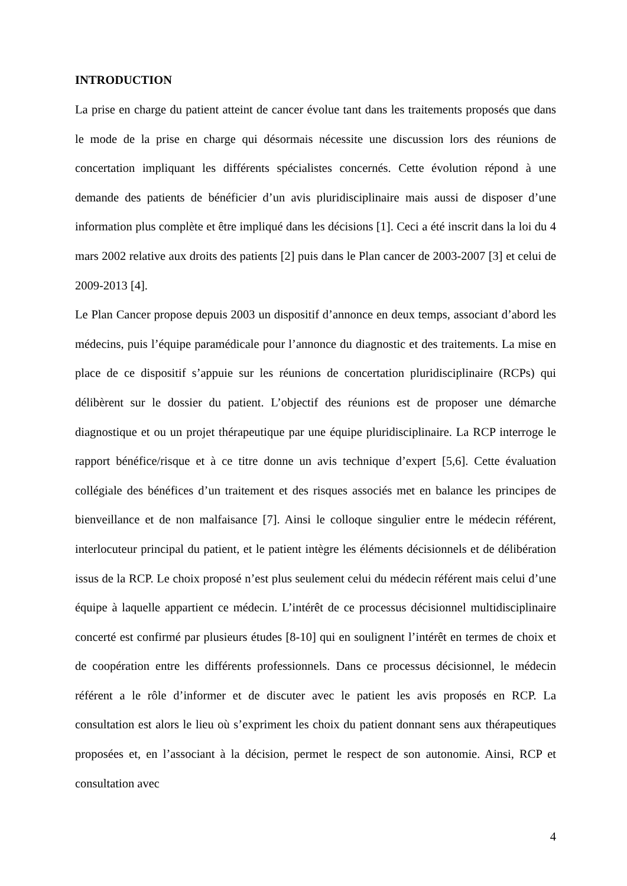INTRODUCTION
La prise en charge du patient atteint de cancer évolue tant dans les traitements proposés que dans le mode de la prise en charge qui désormais nécessite une discussion lors des réunions de concertation impliquant les différents spécialistes concernés. Cette évolution répond à une demande des patients de bénéficier d’un avis pluridisciplinaire mais aussi de disposer d’une information plus complète et être impliqué dans les décisions [1]. Ceci a été inscrit dans la loi du 4 mars 2002 relative aux droits des patients [2] puis dans le Plan cancer de 2003-2007 [3] et celui de 2009-2013 [4].
Le Plan Cancer propose depuis 2003 un dispositif d’annonce en deux temps, associant d’abord les médecins, puis l’équipe paramédicale pour l’annonce du diagnostic et des traitements. La mise en place de ce dispositif s’appuie sur les réunions de concertation pluridisciplinaire (RCPs) qui délibèrent sur le dossier du patient. L’objectif des réunions est de proposer une démarche diagnostique et ou un projet thérapeutique par une équipe pluridisciplinaire. La RCP interroge le rapport bénéfice/risque et à ce titre donne un avis technique d’expert [5,6]. Cette évaluation collégiale des bénéfices d’un traitement et des risques associés met en balance les principes de bienveillance et de non malfaisance [7]. Ainsi le colloque singulier entre le médecin référent, interlocuteur principal du patient, et le patient intègre les éléments décisionnels et de délibération issus de la RCP. Le choix proposé n’est plus seulement celui du médecin référent mais celui d’une équipe à laquelle appartient ce médecin. L’intérêt de ce processus décisionnel multidisciplinaire concerté est confirmé par plusieurs études [8-10] qui en soulignent l’intérêt en termes de choix et de coopération entre les différents professionnels. Dans ce processus décisionnel, le médecin référent a le rôle d’informer et de discuter avec le patient les avis proposés en RCP. La consultation est alors le lieu où s’expriment les choix du patient donnant sens aux thérapeutiques proposées et, en l’associant à la décision, permet le respect de son autonomie. Ainsi, RCP et consultation avec
4